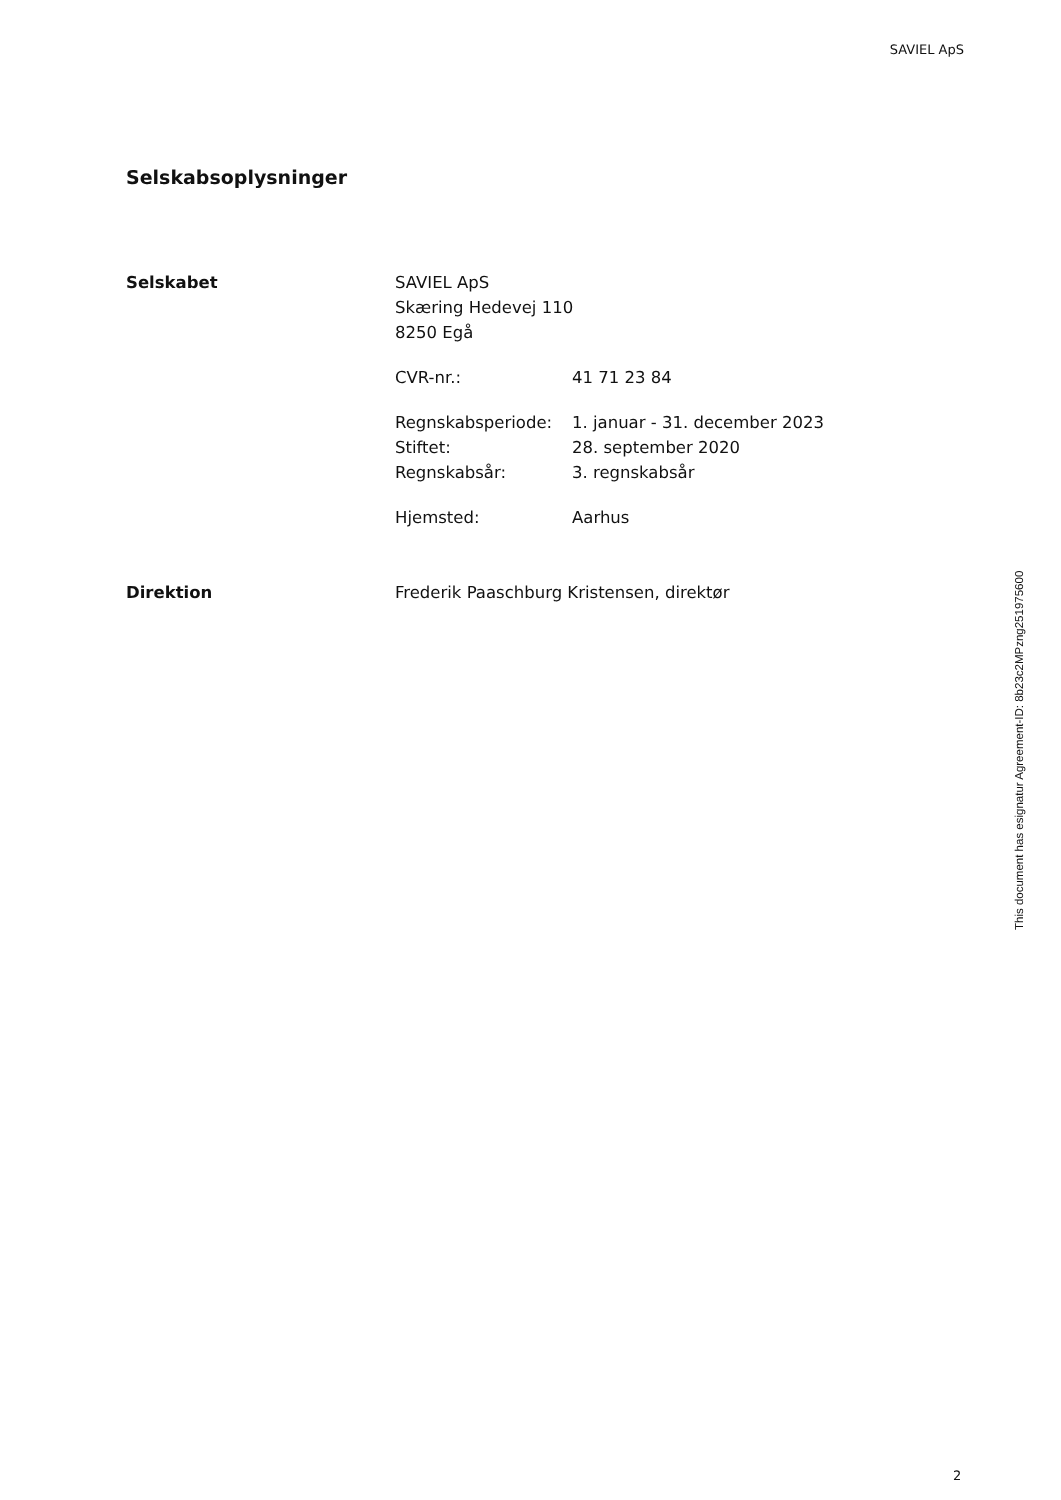SAVIEL ApS
Selskabsoplysninger
| Selskabet | SAVIEL ApS Skæring Hedevej 110 8250 Egå | |
| | CVR-nr.: | 41 71 23 84 |
| | Regnskabsperiode: | 1. januar - 31. december 2023 |
| | Stiftet: | 28. september 2020 |
| | Regnskabsår: | 3. regnskabsår |
| | Hjemsted: | Aarhus |
| Direktion | Frederik Paaschburg Kristensen, direktør | |
This document has esignatur Agreement-ID: 8b23c2MPzng251975600
2